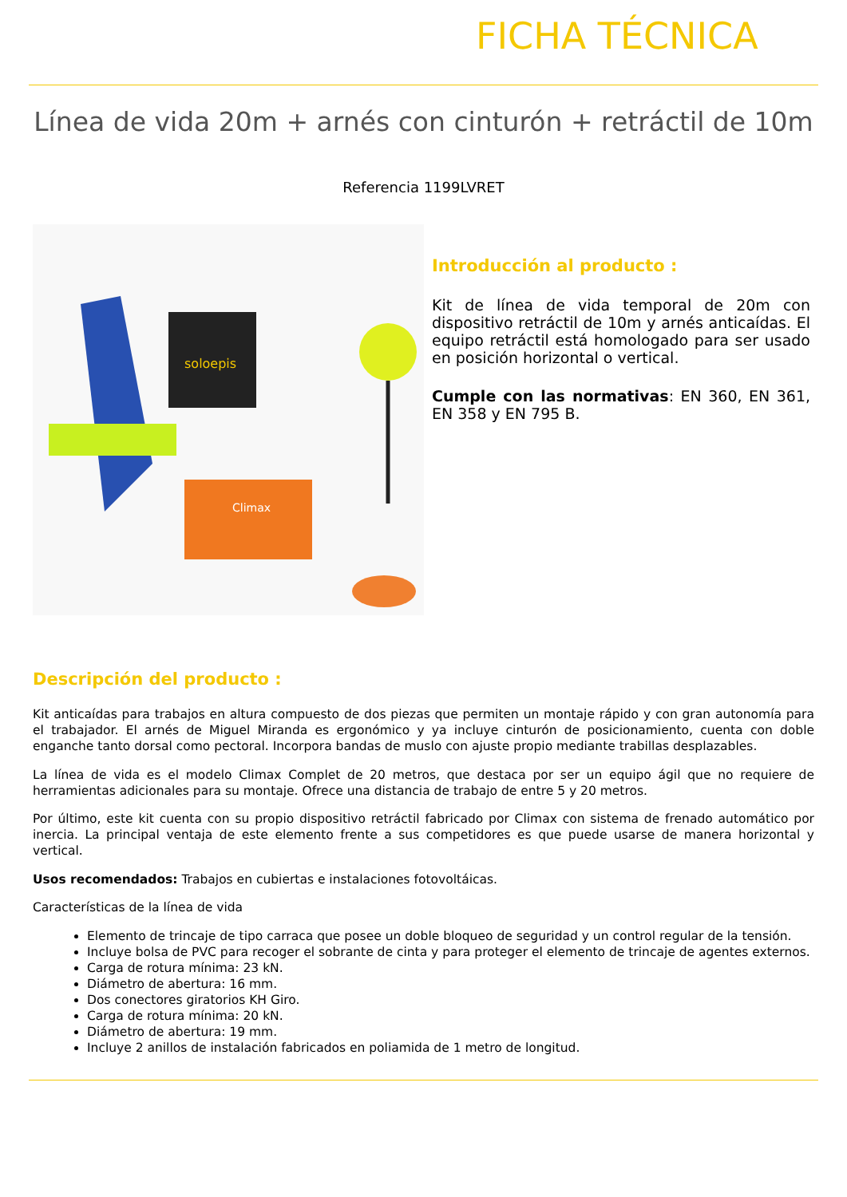FICHA TÉCNICA
Línea de vida 20m + arnés con cinturón + retráctil de 10m
Referencia 1199LVRET
soloepis
Climax
Introducción al producto :
Kit de línea de vida temporal de 20m con dispositivo retráctil de 10m y arnés anticaídas. El equipo retráctil está homologado para ser usado en posición horizontal o vertical.
Cumple con las normativas: EN 360, EN 361, EN 358 y EN 795 B.
Descripción del producto :
Kit anticaídas para trabajos en altura compuesto de dos piezas que permiten un montaje rápido y con gran autonomía para el trabajador. El arnés de Miguel Miranda es ergonómico y ya incluye cinturón de posicionamiento, cuenta con doble enganche tanto dorsal como pectoral. Incorpora bandas de muslo con ajuste propio mediante trabillas desplazables.
La línea de vida es el modelo Climax Complet de 20 metros, que destaca por ser un equipo ágil que no requiere de herramientas adicionales para su montaje. Ofrece una distancia de trabajo de entre 5 y 20 metros.
Por último, este kit cuenta con su propio dispositivo retráctil fabricado por Climax con sistema de frenado automático por inercia. La principal ventaja de este elemento frente a sus competidores es que puede usarse de manera horizontal y vertical.
Usos recomendados: Trabajos en cubiertas e instalaciones fotovoltáicas.
Características de la línea de vida
Elemento de trincaje de tipo carraca que posee un doble bloqueo de seguridad y un control regular de la tensión.
Incluye bolsa de PVC para recoger el sobrante de cinta y para proteger el elemento de trincaje de agentes externos.
Carga de rotura mínima: 23 kN.
Diámetro de abertura: 16 mm.
Dos conectores giratorios KH Giro.
Carga de rotura mínima: 20 kN.
Diámetro de abertura: 19 mm.
Incluye 2 anillos de instalación fabricados en poliamida de 1 metro de longitud.